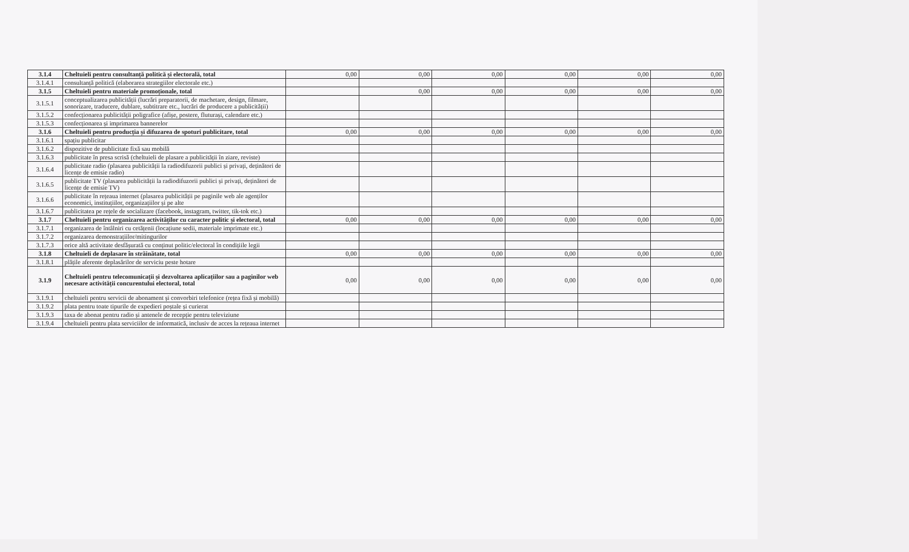| 3.1.4 | Cheltuieli pentru consultanță politică și electorală, total | 0,00 | 0,00 | 0,00 | 0,00 | 0,00 | 0,00 |
| 3.1.4.1 | consultanță politică (elaborarea strategiilor electorale etc.) | | | | | | |
| 3.1.5 | Cheltuieli pentru materiale promoționale, total | | 0,00 | 0,00 | 0,00 | 0,00 | 0,00 |
| 3.1.5.1 | conceptualizarea publicității (lucrări preparatorii, de machetare, design, filmare, sonorizare, traducere, dublare, subtitrare etc., lucrări de producere a publicității) | | | | | | |
| 3.1.5.2 | confecționarea publicității poligrafice (afișe, postere, fluturași, calendare etc.) | | | | | | |
| 3.1.5.3 | confecționarea și imprimarea bannerelor | | | | | | |
| 3.1.6 | Cheltuieli pentru producția și difuzarea de spoturi publicitare, total | 0,00 | 0,00 | 0,00 | 0,00 | 0,00 | 0,00 |
| 3.1.6.1 | spațiu publicitar | | | | | | |
| 3.1.6.2 | dispozitive de publicitate fixă sau mobilă | | | | | | |
| 3.1.6.3 | publicitate în presa scrisă (cheltuieli de plasare a publicității în ziare, reviste) | | | | | | |
| 3.1.6.4 | publicitate radio (plasarea publicității la radiodifuzorii publici și privați, deținători de licențe de emisie radio) | | | | | | |
| 3.1.6.5 | publicitate TV (plasarea publicității la radiodifuzorii publici și privați, deținători de licențe de emisie TV) | | | | | | |
| 3.1.6.6 | publicitate în rețeaua internet (plasarea publicității pe paginile web ale agenților economici, instituțiilor, organizațiilor și pe alte | | | | | | |
| 3.1.6.7 | publicitatea pe rețele de socializare (facebook, instagram, twitter, tik-tok etc.) | | | | | | |
| 3.1.7 | Cheltuieli pentru organizarea activităților cu caracter politic și electoral, total | 0,00 | 0,00 | 0,00 | 0,00 | 0,00 | 0,00 |
| 3.1.7.1 | organizarea de întâlniri cu cetățenii (locațiune sedii, materiale imprimate etc.) | | | | | | |
| 3.1.7.2 | organizarea demonstrațiilor/mitingurilor | | | | | | |
| 3.1.7.3 | orice altă activitate desfășurată cu conținut politic/electoral în condițiile legii | | | | | | |
| 3.1.8 | Cheltuieli de deplasare în străinătate, total | 0,00 | 0,00 | 0,00 | 0,00 | 0,00 | 0,00 |
| 3.1.8.1 | plățile aferente deplasărilor de serviciu peste hotare | | | | | | |
| 3.1.9 | Cheltuieli pentru telecomunicații și dezvoltarea aplicațiilor sau a paginilor web necesare activității concurentului electoral, total | 0,00 | 0,00 | 0,00 | 0,00 | 0,00 | 0,00 |
| 3.1.9.1 | cheltuieli pentru servicii de abonament și convorbiri telefonice (rețea fixă și mobilă) | | | | | | |
| 3.1.9.2 | plata pentru toate tipurile de expedieri poștale și curierat | | | | | | |
| 3.1.9.3 | taxa de abonat pentru radio și antenele de recepție pentru televiziune | | | | | | |
| 3.1.9.4 | cheltuieli pentru plata serviciilor de informatică, inclusiv de acces la rețeaua internet | | | | | | |